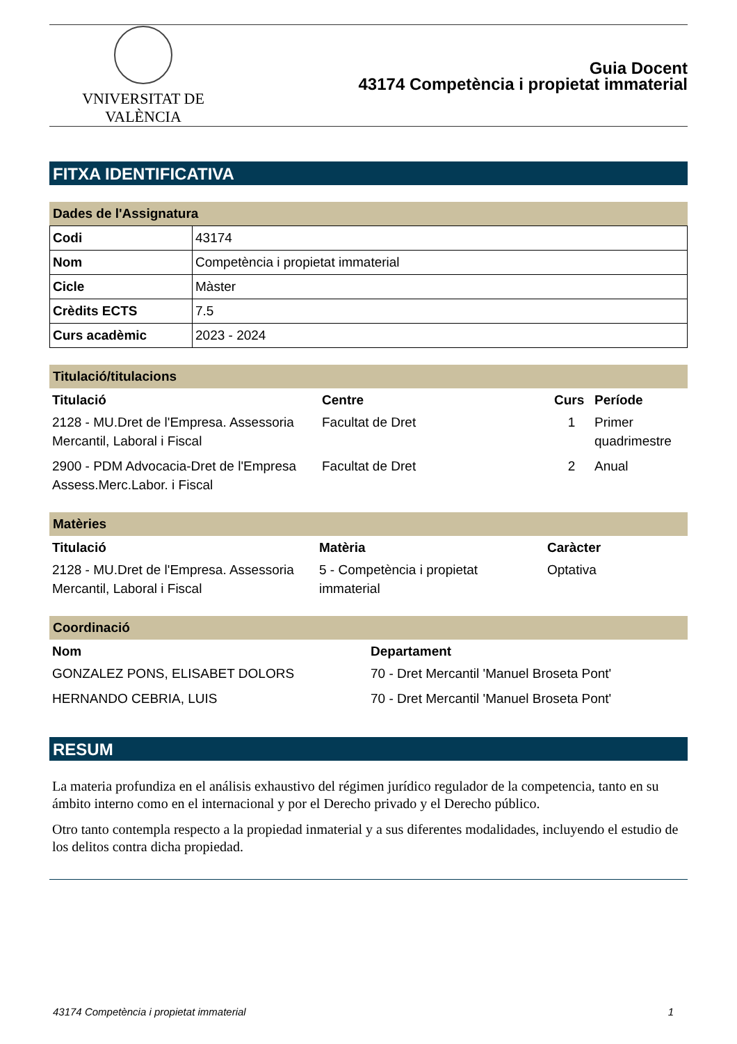VNIVERSITAT DE VALÈNCIA
Guia Docent
43174 Competència i propietat immaterial
FITXA IDENTIFICATIVA
Dades de l'Assignatura
| Codi | 43174 |
| Nom | Competència i propietat immaterial |
| Cicle | Màster |
| Crèdits ECTS | 7.5 |
| Curs acadèmic | 2023 - 2024 |
Titulació/titulacions
| Titulació | Centre | Curs | Període |
| --- | --- | --- | --- |
| 2128 - MU.Dret de l'Empresa. Assessoria Mercantil, Laboral i Fiscal | Facultat de Dret | 1 | Primer quadrimestre |
| 2900 - PDM Advocacia-Dret de l'Empresa Assess.Merc.Labor. i Fiscal | Facultat de Dret | 2 | Anual |
Matèries
| Titulació | Matèria | Caràcter |
| --- | --- | --- |
| 2128 - MU.Dret de l'Empresa. Assessoria Mercantil, Laboral i Fiscal | 5 - Competència i propietat immaterial | Optativa |
Coordinació
| Nom | Departament |
| --- | --- |
| GONZALEZ PONS, ELISABET DOLORS | 70 - Dret Mercantil 'Manuel Broseta Pont' |
| HERNANDO CEBRIA, LUIS | 70 - Dret Mercantil 'Manuel Broseta Pont' |
RESUM
La materia profundiza en el análisis exhaustivo del régimen jurídico regulador de la competencia, tanto en su ámbito interno como en el internacional y por el Derecho privado y el Derecho público.
Otro tanto contempla respecto a la propiedad inmaterial y a sus diferentes modalidades, incluyendo el estudio de los delitos contra dicha propiedad.
43174 Competència i propietat immaterial 1